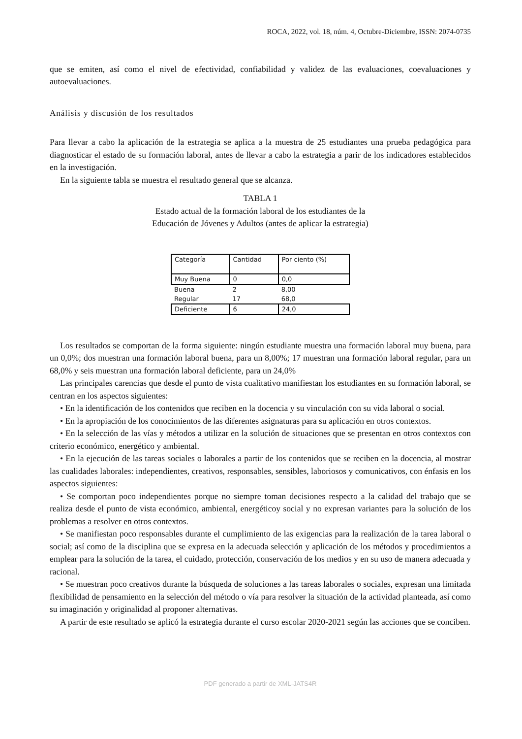ROCA, 2022, vol. 18, núm. 4, Octubre-Diciembre, ISSN: 2074-0735
que se emiten, así como el nivel de efectividad, confiabilidad y validez de las evaluaciones, coevaluaciones y autoevaluaciones.
Análisis y discusión de los resultados
Para llevar a cabo la aplicación de la estrategia se aplica a la muestra de 25 estudiantes una prueba pedagógica para diagnosticar el estado de su formación laboral, antes de llevar a cabo la estrategia a parir de los indicadores establecidos en la investigación.
En la siguiente tabla se muestra el resultado general que se alcanza.
TABLA 1
Estado actual de la formación laboral de los estudiantes de la
Educación de Jóvenes y Adultos (antes de aplicar la estrategia)
| Categoría | Cantidad | Por ciento (%) |
| --- | --- | --- |
| Muy Buena | 0 | 0,0 |
| Buena | 2 | 8,00 |
| Regular | 17 | 68,0 |
| Deficiente | 6 | 24,0 |
Los resultados se comportan de la forma siguiente: ningún estudiante muestra una formación laboral muy buena, para un 0,0%; dos muestran una formación laboral buena, para un 8,00%; 17 muestran una formación laboral regular, para un 68,0% y seis muestran una formación laboral deficiente, para un 24,0%
Las principales carencias que desde el punto de vista cualitativo manifiestan los estudiantes en su formación laboral, se centran en los aspectos siguientes:
• En la identificación de los contenidos que reciben en la docencia y su vinculación con su vida laboral o social.
• En la apropiación de los conocimientos de las diferentes asignaturas para su aplicación en otros contextos.
• En la selección de las vías y métodos a utilizar en la solución de situaciones que se presentan en otros contextos con criterio económico, energético y ambiental.
• En la ejecución de las tareas sociales o laborales a partir de los contenidos que se reciben en la docencia, al mostrar las cualidades laborales: independientes, creativos, responsables, sensibles, laboriosos y comunicativos, con énfasis en los aspectos siguientes:
• Se comportan poco independientes porque no siempre toman decisiones respecto a la calidad del trabajo que se realiza desde el punto de vista económico, ambiental, energéticoy social y no expresan variantes para la solución de los problemas a resolver en otros contextos.
• Se manifiestan poco responsables durante el cumplimiento de las exigencias para la realización de la tarea laboral o social; así como de la disciplina que se expresa en la adecuada selección y aplicación de los métodos y procedimientos a emplear para la solución de la tarea, el cuidado, protección, conservación de los medios y en su uso de manera adecuada y racional.
• Se muestran poco creativos durante la búsqueda de soluciones a las tareas laborales o sociales, expresan una limitada flexibilidad de pensamiento en la selección del método o vía para resolver la situación de la actividad planteada, así como su imaginación y originalidad al proponer alternativas.
A partir de este resultado se aplicó la estrategia durante el curso escolar 2020-2021 según las acciones que se conciben.
PDF generado a partir de XML-JATS4R